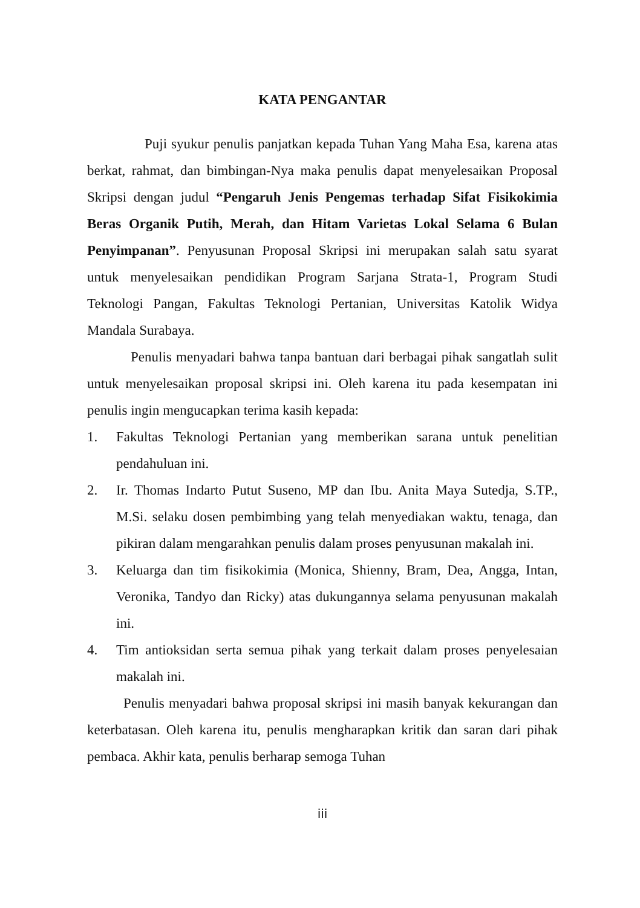KATA PENGANTAR
Puji syukur penulis panjatkan kepada Tuhan Yang Maha Esa, karena atas berkat, rahmat, dan bimbingan-Nya maka penulis dapat menyelesaikan Proposal Skripsi dengan judul “Pengaruh Jenis Pengemas terhadap Sifat Fisikokimia Beras Organik Putih, Merah, dan Hitam Varietas Lokal Selama 6 Bulan Penyimpanan”. Penyusunan Proposal Skripsi ini merupakan salah satu syarat untuk menyelesaikan pendidikan Program Sarjana Strata-1, Program Studi Teknologi Pangan, Fakultas Teknologi Pertanian, Universitas Katolik Widya Mandala Surabaya.
Penulis menyadari bahwa tanpa bantuan dari berbagai pihak sangatlah sulit untuk menyelesaikan proposal skripsi ini. Oleh karena itu pada kesempatan ini penulis ingin mengucapkan terima kasih kepada:
1. Fakultas Teknologi Pertanian yang memberikan sarana untuk penelitian pendahuluan ini.
2. Ir. Thomas Indarto Putut Suseno, MP dan Ibu. Anita Maya Sutedja, S.TP., M.Si. selaku dosen pembimbing yang telah menyediakan waktu, tenaga, dan pikiran dalam mengarahkan penulis dalam proses penyusunan makalah ini.
3. Keluarga dan tim fisikokimia (Monica, Shienny, Bram, Dea, Angga, Intan, Veronika, Tandyo dan Ricky) atas dukungannya selama penyusunan makalah ini.
4. Tim antioksidan serta semua pihak yang terkait dalam proses penyelesaian makalah ini.
Penulis menyadari bahwa proposal skripsi ini masih banyak kekurangan dan keterbatasan. Oleh karena itu, penulis mengharapkan kritik dan saran dari pihak pembaca. Akhir kata, penulis berharap semoga Tuhan
iii